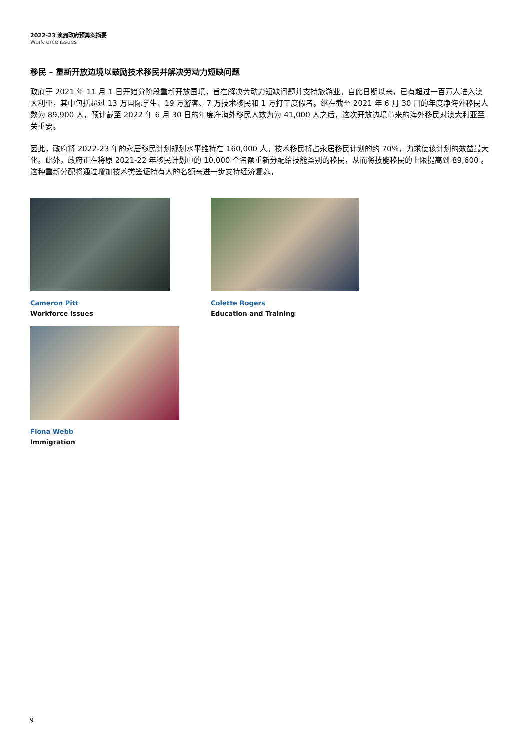2022-23 澳洲政府预算案摘要
Workforce issues
移民 – 重新开放边境以鼓励技术移民并解决劳动力短缺问题
政府于 2021 年 11 月 1 日开始分阶段重新开放国境，旨在解决劳动力短缺问题并支持旅游业。自此日期以来，已有超过一百万人进入澳大利亚，其中包括超过 13 万国际学生、19 万游客、7 万技术移民和 1 万打工度假者。继在截至 2021 年 6 月 30 日的年度净海外移民人数为 89,900 人，预计截至 2022 年 6 月 30 日的年度净海外移民人数为为 41,000 人之后，这次开放边境带来的海外移民对澳大利亚至关重要。
因此，政府将 2022-23 年的永居移民计划规划水平维持在 160,000 人。技术移民将占永居移民计划的约 70%，力求使该计划的效益最大化。此外，政府正在将原 2021-22 年移民计划中的 10,000 个名额重新分配给技能类别的移民，从而将技能移民的上限提高到 89,600 。这种重新分配将通过增加技术类签证持有人的名额来进一步支持经济复苏。
Cameron Pitt
Workforce issues
Colette Rogers
Education and Training
Fiona Webb
Immigration
9